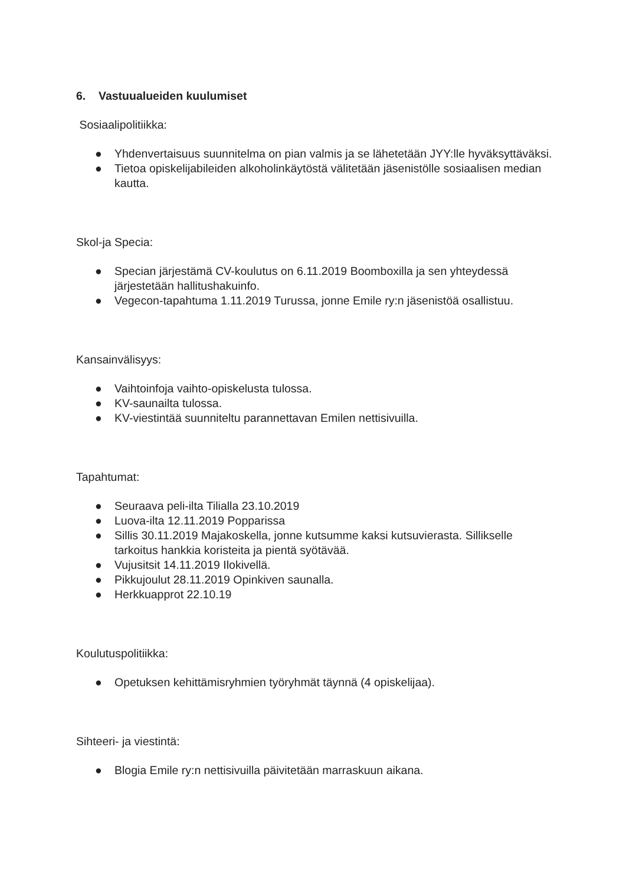6. Vastuualueiden kuulumiset
Sosiaalipolitiikka:
● Yhdenvertaisuus suunnitelma on pian valmis ja se lähetetään JYY:lle hyväksyttäväksi.
● Tietoa opiskelijabileiden alkoholinkäytöstä välitetään jäsenistölle sosiaalisen median kautta.
Skol-ja Specia:
● Specian järjestämä CV-koulutus on 6.11.2019 Boomboxilla ja sen yhteydessä järjestetään hallitushakuinfo.
● Vegecon-tapahtuma 1.11.2019 Turussa, jonne Emile ry:n jäsenistöä osallistuu.
Kansainvälisyys:
● Vaihtoinfoja vaihto-opiskelusta tulossa.
● KV-saunailta tulossa.
● KV-viestintää suunniteltu parannettavan Emilen nettisivuilla.
Tapahtumat:
● Seuraava peli-ilta Tilialla 23.10.2019
● Luova-ilta 12.11.2019 Popparissa
● Sillis 30.11.2019 Majakoskella, jonne kutsumme kaksi kutsuvierasta. Sillikselle tarkoitus hankkia koristeita ja pientä syötävää.
● Vujusitsit 14.11.2019 Ilokivellä.
● Pikkujoulut 28.11.2019 Opinkiven saunalla.
● Herkkuapprot 22.10.19
Koulutuspolitiikka:
● Opetuksen kehittämisryhmien työryhmät täynnä (4 opiskelijaa).
Sihteeri- ja viestintä:
● Blogia Emile ry:n nettisivuilla päivitetään marraskuun aikana.